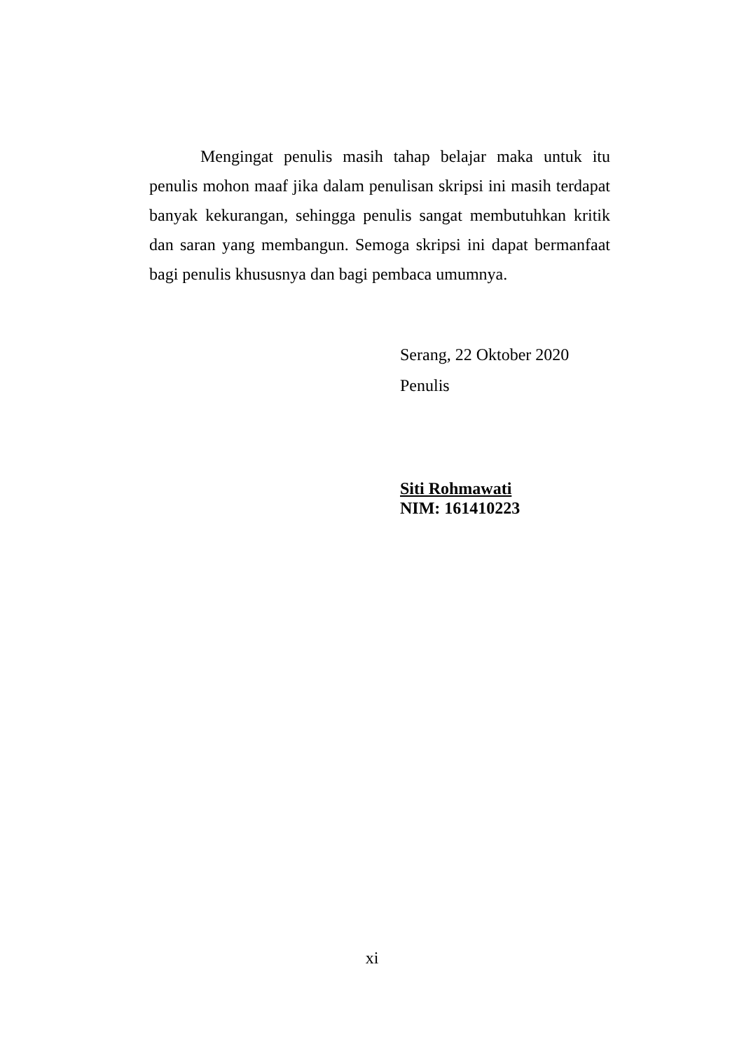Mengingat penulis masih tahap belajar maka untuk itu penulis mohon maaf jika dalam penulisan skripsi ini masih terdapat banyak kekurangan, sehingga penulis sangat membutuhkan kritik dan saran yang membangun. Semoga skripsi ini dapat bermanfaat bagi penulis khususnya dan bagi pembaca umumnya.
Serang, 22 Oktober 2020
Penulis
Siti Rohmawati
NIM: 161410223
xi